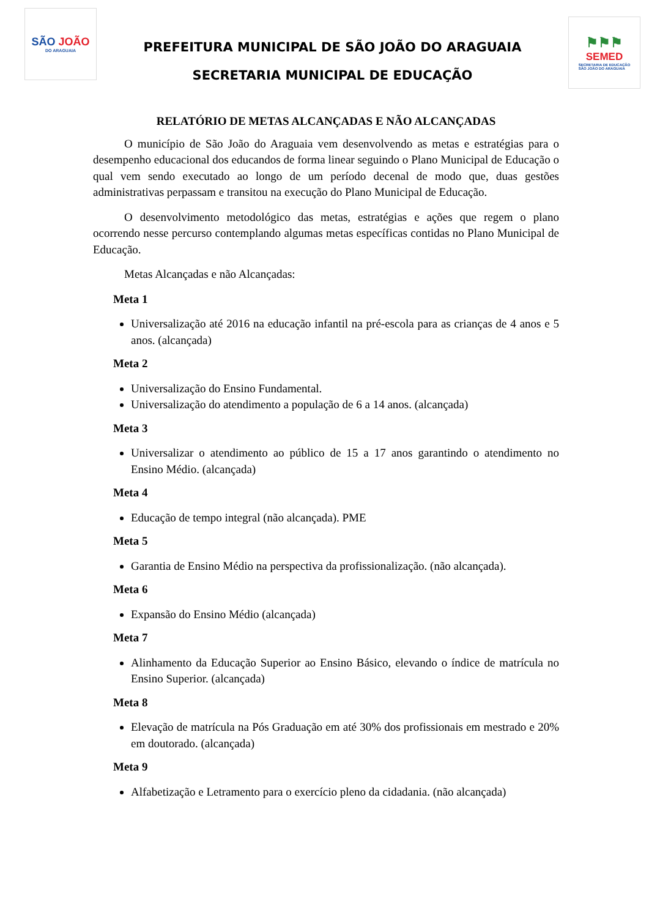SÃO JOÃO
DO ARAGUAIA
PREFEITURA MUNICIPAL DE SÃO JOÃO DO ARAGUAIA
SECRETARIA MUNICIPAL DE EDUCAÇÃO
⚑⚑⚑
SEMED
SECRETARIA DE EDUCAÇÃO
SÃO JOÃO DO ARAGUAIA
RELATÓRIO DE METAS ALCANÇADAS E NÃO ALCANÇADAS
O município de São João do Araguaia vem desenvolvendo as metas e estratégias para o desempenho educacional dos educandos de forma linear seguindo o Plano Municipal de Educação o qual vem sendo executado ao longo de um período decenal de modo que, duas gestões administrativas perpassam e transitou na execução do Plano Municipal de Educação.
O desenvolvimento metodológico das metas, estratégias e ações que regem o plano ocorrendo nesse percurso contemplando algumas metas específicas contidas no Plano Municipal de Educação.
Metas Alcançadas e não Alcançadas:
Meta 1
Universalização até 2016 na educação infantil na pré-escola para as crianças de 4 anos e 5 anos. (alcançada)
Meta 2
Universalização do Ensino Fundamental.
Universalização do atendimento a população de 6 a 14 anos. (alcançada)
Meta 3
Universalizar o atendimento ao público de 15 a 17 anos garantindo o atendimento no Ensino Médio. (alcançada)
Meta 4
Educação de tempo integral (não alcançada). PME
Meta 5
Garantia de Ensino Médio na perspectiva da profissionalização. (não alcançada).
Meta 6
Expansão do Ensino Médio (alcançada)
Meta 7
Alinhamento da Educação Superior ao Ensino Básico, elevando o índice de matrícula no Ensino Superior. (alcançada)
Meta 8
Elevação de matrícula na Pós Graduação em até 30% dos profissionais em mestrado e 20% em doutorado. (alcançada)
Meta 9
Alfabetização e Letramento para o exercício pleno da cidadania. (não alcançada)